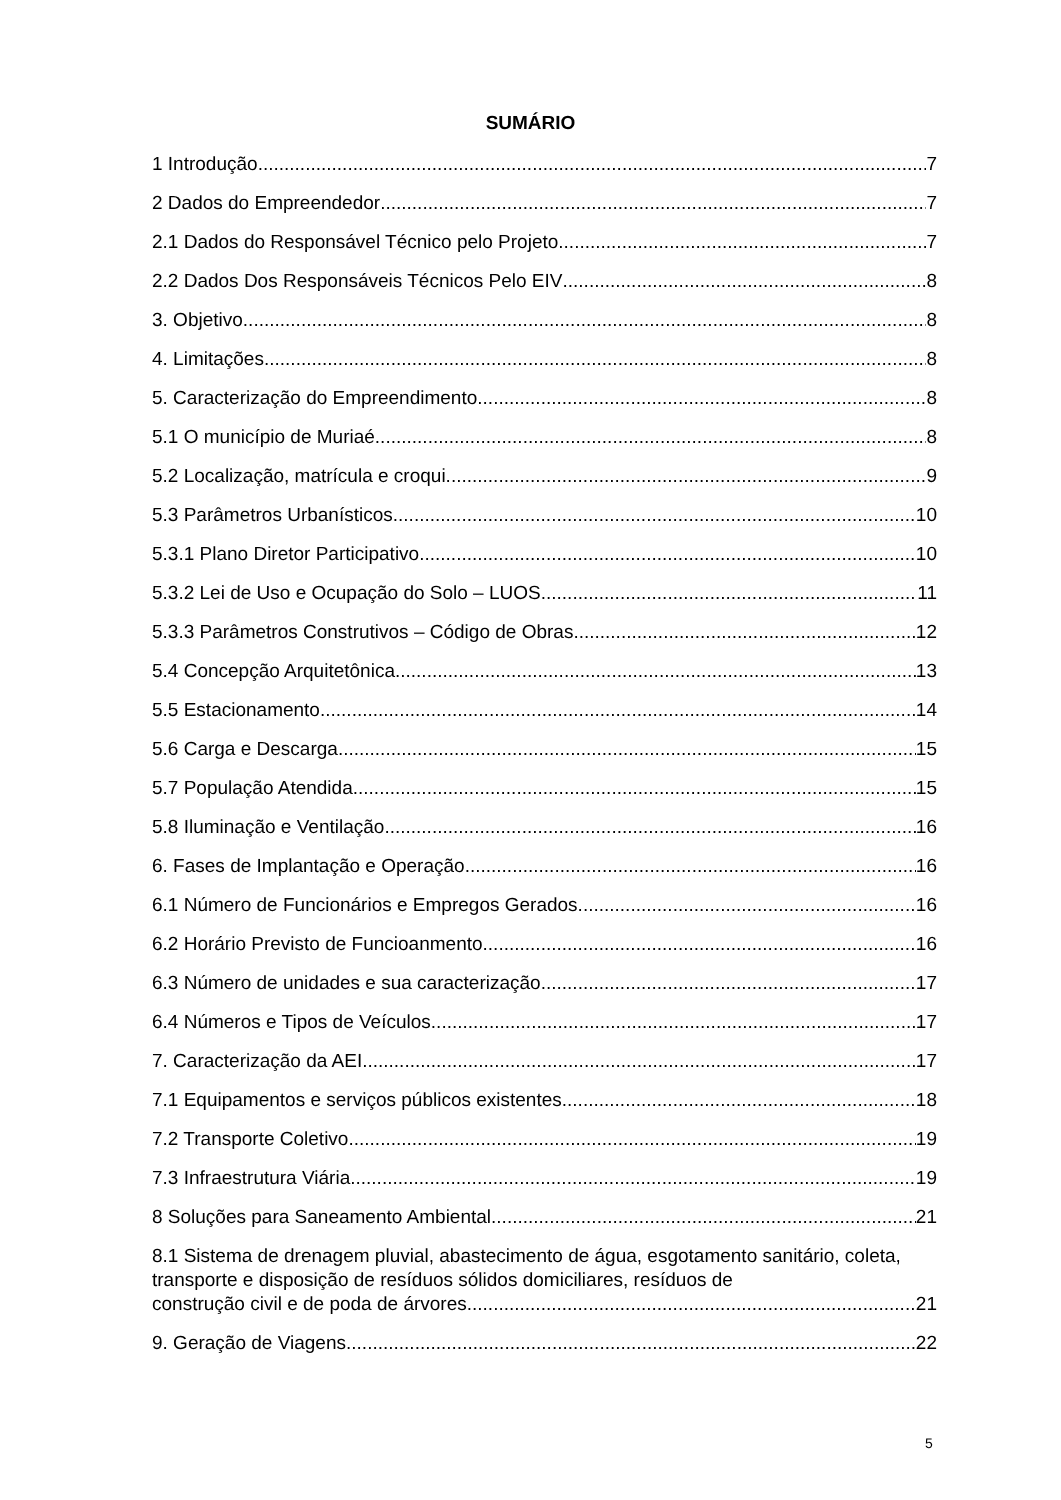SUMÁRIO
1 Introdução 7
2 Dados do Empreendedor 7
2.1 Dados do Responsável Técnico pelo Projeto 7
2.2 Dados Dos Responsáveis Técnicos Pelo EIV 8
3. Objetivo 8
4. Limitações 8
5. Caracterização do Empreendimento 8
5.1 O município de Muriaé 8
5.2 Localização, matrícula e croqui 9
5.3 Parâmetros Urbanísticos 10
5.3.1 Plano Diretor Participativo 10
5.3.2 Lei de Uso e Ocupação do Solo – LUOS 11
5.3.3 Parâmetros Construtivos – Código de Obras 12
5.4 Concepção Arquitetônica 13
5.5 Estacionamento 14
5.6 Carga e Descarga 15
5.7 População Atendida 15
5.8 Iluminação e Ventilação 16
6. Fases de Implantação e Operação 16
6.1 Número de Funcionários e Empregos Gerados 16
6.2 Horário Previsto de Funcioanmento 16
6.3 Número de unidades e sua caracterização 17
6.4 Números e Tipos de Veículos 17
7. Caracterização da AEI 17
7.1 Equipamentos e serviços públicos existentes 18
7.2 Transporte Coletivo 19
7.3 Infraestrutura Viária 19
8 Soluções para Saneamento Ambiental 21
8.1 Sistema de drenagem pluvial, abastecimento de água, esgotamento sanitário, coleta, transporte e disposição de resíduos sólidos domiciliares, resíduos de
construção civil e de poda de árvores 21
9. Geração de Viagens 22
5